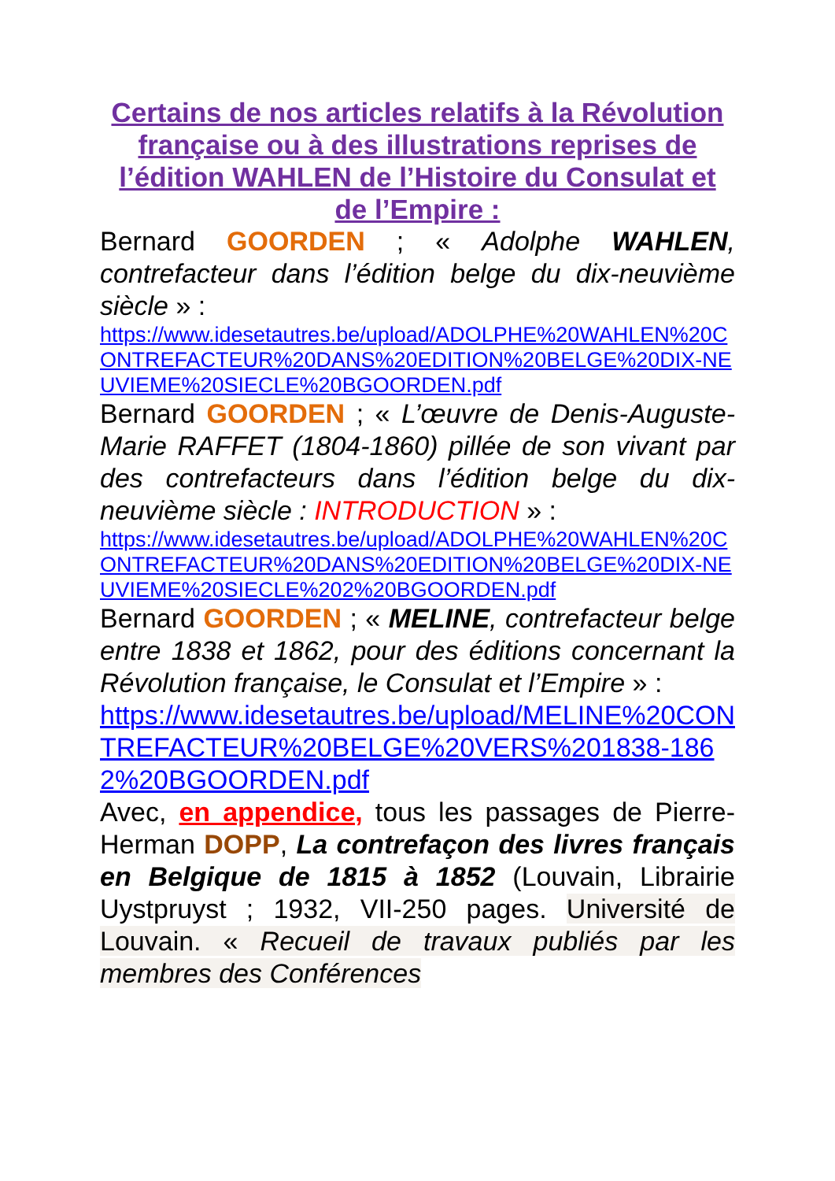Certains de nos articles relatifs à la Révolution française ou à des illustrations reprises de l’édition WAHLEN de l’Histoire du Consulat et de l’Empire :
Bernard GOORDEN ; « Adolphe WAHLEN, contrefacteur dans l’édition belge du dix-neuvième siècle » :
https://www.idesetautres.be/upload/ADOLPHE%20WAHLEN%20CONTREFACTEUR%20DANS%20EDITION%20BELGE%20DIX-NEUVIEME%20SIECLE%20BGOORDEN.pdf
Bernard GOORDEN ; « L’œuvre de Denis-Auguste-Marie RAFFET (1804-1860) pillée de son vivant par des contrefacteurs dans l’édition belge du dix-neuvième siècle : INTRODUCTION » :
https://www.idesetautres.be/upload/ADOLPHE%20WAHLEN%20CONTREFACTEUR%20DANS%20EDITION%20BELGE%20DIX-NEUVIEME%20SIECLE%202%20BGOORDEN.pdf
Bernard GOORDEN ; « MELINE, contrefacteur belge entre 1838 et 1862, pour des éditions concernant la Révolution française, le Consulat et l’Empire » :
https://www.idesetautres.be/upload/MELINE%20CONTREFACTEUR%20BELGE%20VERS%201838-1862%20BGOORDEN.pdf
Avec, en appendice, tous les passages de Pierre-Herman DOPP, La contrefaçon des livres français en Belgique de 1815 à 1852 (Louvain, Librairie Uystpruyst ; 1932, VII-250 pages. Université de Louvain. « Recueil de travaux publiés par les membres des Conférences